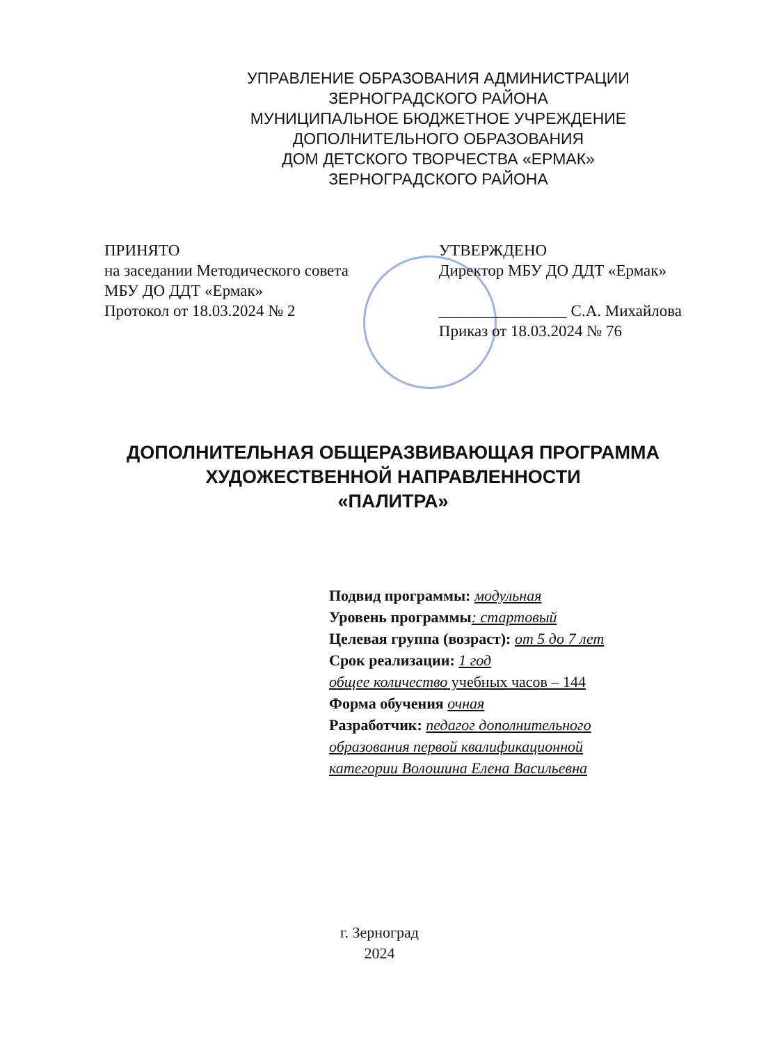УПРАВЛЕНИЕ ОБРАЗОВАНИЯ АДМИНИСТРАЦИИ
ЗЕРНОГРАДСКОГО РАЙОНА
МУНИЦИПАЛЬНОЕ БЮДЖЕТНОЕ УЧРЕЖДЕНИЕ
ДОПОЛНИТЕЛЬНОГО ОБРАЗОВАНИЯ
ДОМ ДЕТСКОГО ТВОРЧЕСТВА «ЕРМАК»
ЗЕРНОГРАДСКОГО РАЙОНА
ПРИНЯТО
на заседании Методического совета
МБУ ДО ДДТ «Ермак»
Протокол от 18.03.2024 № 2
УТВЕРЖДЕНО
Директор МБУ ДО ДДТ «Ермак»
________________ С.А. Михайлова
Приказ от 18.03.2024 № 76
ДОПОЛНИТЕЛЬНАЯ ОБЩЕРАЗВИВАЮЩАЯ ПРОГРАММА
ХУДОЖЕСТВЕННОЙ НАПРАВЛЕННОСТИ
«ПАЛИТРА»
Подвид программы: модульная
Уровень программы: стартовый
Целевая группа (возраст): от 5 до 7 лет
Срок реализации: 1 год
общее количество учебных часов – 144
Форма обучения очная
Разработчик: педагог дополнительного
образования первой квалификационной
категории Волошина Елена Васильевна
г. Зерноград
2024